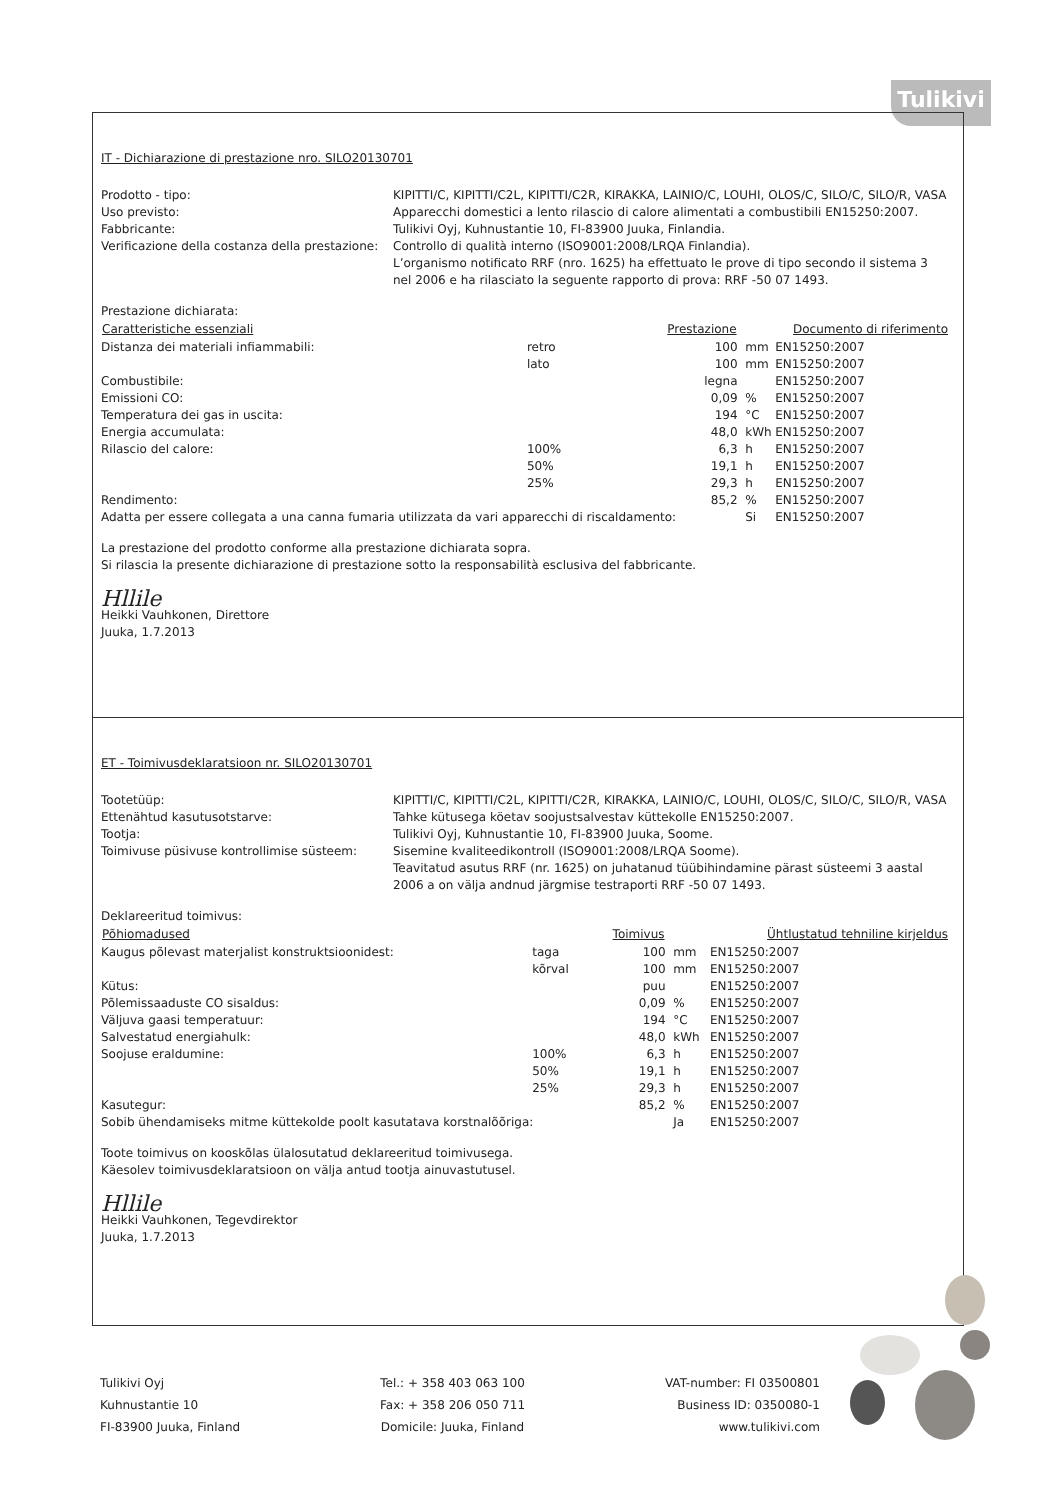Tulikivi
IT - Dichiarazione di prestazione nro. SILO20130701
Prodotto - tipo:
KIPITTI/C, KIPITTI/C2L, KIPITTI/C2R, KIRAKKA, LAINIO/C, LOUHI, OLOS/C, SILO/C, SILO/R, VASA
Uso previsto:
Apparecchi domestici a lento rilascio di calore alimentati a combustibili EN15250:2007.
Fabbricante:
Tulikivi Oyj, Kuhnustantie 10, FI-83900 Juuka, Finlandia.
Verificazione della costanza della prestazione:
Controllo di qualità interno (ISO9001:2008/LRQA Finlandia).
L’organismo notificato RRF (nro. 1625) ha effettuato le prove di tipo secondo il sistema 3 nel 2006 e ha rilasciato la seguente rapporto di prova: RRF -50 07 1493.
Prestazione dichiarata:
| Caratteristiche essenziali | | Prestazione | | Documento di riferimento |
| --- | --- | --- | --- | --- |
| Distanza dei materiali infiammabili: | retro | 100 | mm | EN15250:2007 |
| | lato | 100 | mm | EN15250:2007 |
| Combustibile: | | legna | | EN15250:2007 |
| Emissioni CO: | | 0,09 | % | EN15250:2007 |
| Temperatura dei gas in uscita: | | 194 | °C | EN15250:2007 |
| Energia accumulata: | | 48,0 | kWh | EN15250:2007 |
| Rilascio del calore: | 100% | 6,3 | h | EN15250:2007 |
| | 50% | 19,1 | h | EN15250:2007 |
| | 25% | 29,3 | h | EN15250:2007 |
| Rendimento: | | 85,2 | % | EN15250:2007 |
| Adatta per essere collegata a una canna fumaria utilizzata da vari apparecchi di riscaldamento: | | | Si | EN15250:2007 |
La prestazione del prodotto conforme alla prestazione dichiarata sopra.
Si rilascia la presente dichiarazione di prestazione sotto la responsabilità esclusiva del fabbricante.
Hllile
Heikki Vauhkonen, Direttore
Juuka, 1.7.2013
ET - Toimivusdeklaratsioon nr. SILO20130701
Tootetüüp:
KIPITTI/C, KIPITTI/C2L, KIPITTI/C2R, KIRAKKA, LAINIO/C, LOUHI, OLOS/C, SILO/C, SILO/R, VASA
Ettenähtud kasutusotstarve:
Tahke kütusega köetav soojustsalvestav küttekolle EN15250:2007.
Tootja:
Tulikivi Oyj, Kuhnustantie 10, FI-83900 Juuka, Soome.
Toimivuse püsivuse kontrollimise süsteem:
Sisemine kvaliteedikontroll (ISO9001:2008/LRQA Soome).
Teavitatud asutus RRF (nr. 1625) on juhatanud tüübihindamine pärast süsteemi 3 aastal 2006 a on välja andnud järgmise testraporti RRF -50 07 1493.
Deklareeritud toimivus:
| Põhiomadused | | Toimivus | | Ühtlustatud tehniline kirjeldus |
| --- | --- | --- | --- | --- |
| Kaugus põlevast materjalist konstruktsioonidest: | taga | 100 | mm | EN15250:2007 |
| | kõrval | 100 | mm | EN15250:2007 |
| Kütus: | | puu | | EN15250:2007 |
| Põlemissaaduste CO sisaldus: | | 0,09 | % | EN15250:2007 |
| Väljuva gaasi temperatuur: | | 194 | °C | EN15250:2007 |
| Salvestatud energiahulk: | | 48,0 | kWh | EN15250:2007 |
| Soojuse eraldumine: | 100% | 6,3 | h | EN15250:2007 |
| | 50% | 19,1 | h | EN15250:2007 |
| | 25% | 29,3 | h | EN15250:2007 |
| Kasutegur: | | 85,2 | % | EN15250:2007 |
| Sobib ühendamiseks mitme küttekolde poolt kasutatava korstnalõõriga: | | | Ja | EN15250:2007 |
Toote toimivus on kooskõlas ülalosutatud deklareeritud toimivusega.
Käesolev toimivusdeklaratsioon on välja antud tootja ainuvastutusel.
Hllile
Heikki Vauhkonen, Tegevdirektor
Juuka, 1.7.2013
Tulikivi Oyj
Kuhnustantie 10
FI-83900 Juuka, Finland
Tel.: + 358 403 063 100
Fax: + 358 206 050 711
Domicile: Juuka, Finland
VAT-number: FI 03500801
Business ID: 0350080-1
www.tulikivi.com